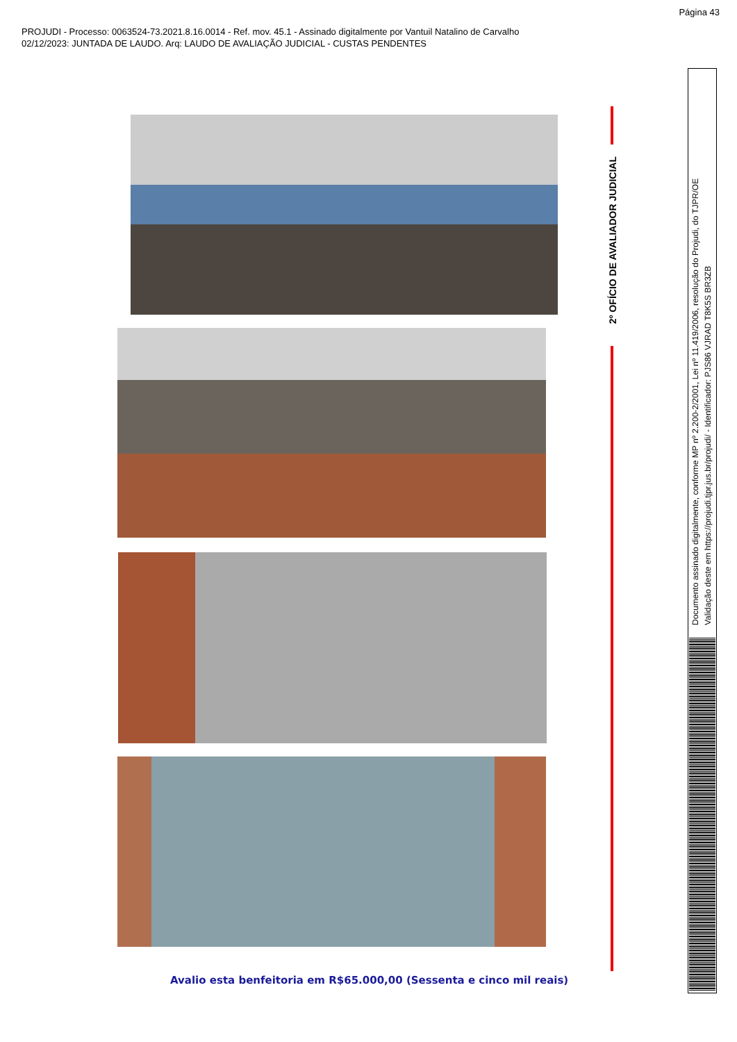Página 43
PROJUDI - Processo: 0063524-73.2021.8.16.0014 - Ref. mov. 45.1 - Assinado digitalmente por Vantuil Natalino de Carvalho
02/12/2023: JUNTADA DE LAUDO. Arq: LAUDO DE AVALIAÇÃO JUDICIAL - CUSTAS PENDENTES
Avalio esta benfeitoria em R$65.000,00 (Sessenta e cinco mil reais)
2º OFÍCIO DE AVALIADOR JUDICIAL
Documento assinado digitalmente, conforme MP nº 2.200-2/2001, Lei nº 11.419/2006, resolução do Projudi, do TJPR/OE
Validação deste em https://projudi.tjpr.jus.br/projudi/ - Identificador: PJS86 VJRAD T8K5S BR3ZB